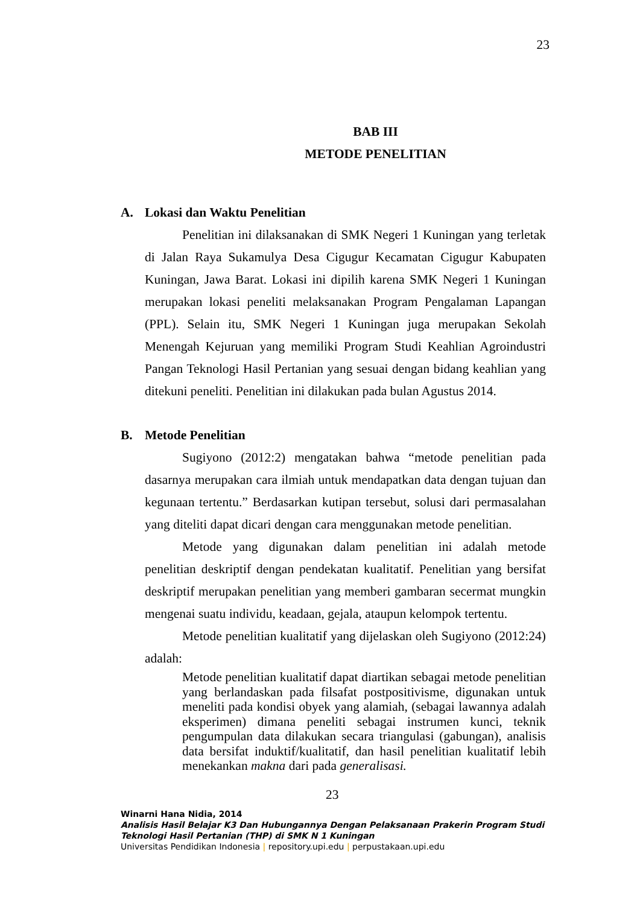23
BAB III
METODE PENELITIAN
A. Lokasi dan Waktu Penelitian
Penelitian ini dilaksanakan di SMK Negeri 1 Kuningan yang terletak di Jalan Raya Sukamulya Desa Cigugur Kecamatan Cigugur Kabupaten Kuningan, Jawa Barat. Lokasi ini dipilih karena SMK Negeri 1 Kuningan merupakan lokasi peneliti melaksanakan Program Pengalaman Lapangan (PPL). Selain itu, SMK Negeri 1 Kuningan juga merupakan Sekolah Menengah Kejuruan yang memiliki Program Studi Keahlian Agroindustri Pangan Teknologi Hasil Pertanian yang sesuai dengan bidang keahlian yang ditekuni peneliti. Penelitian ini dilakukan pada bulan Agustus 2014.
B. Metode Penelitian
Sugiyono (2012:2) mengatakan bahwa “metode penelitian pada dasarnya merupakan cara ilmiah untuk mendapatkan data dengan tujuan dan kegunaan tertentu.” Berdasarkan kutipan tersebut, solusi dari permasalahan yang diteliti dapat dicari dengan cara menggunakan metode penelitian.
Metode yang digunakan dalam penelitian ini adalah metode penelitian deskriptif dengan pendekatan kualitatif. Penelitian yang bersifat deskriptif merupakan penelitian yang memberi gambaran secermat mungkin mengenai suatu individu, keadaan, gejala, ataupun kelompok tertentu.
Metode penelitian kualitatif yang dijelaskan oleh Sugiyono (2012:24) adalah:
Metode penelitian kualitatif dapat diartikan sebagai metode penelitian yang berlandaskan pada filsafat postpositivisme, digunakan untuk meneliti pada kondisi obyek yang alamiah, (sebagai lawannya adalah eksperimen) dimana peneliti sebagai instrumen kunci, teknik pengumpulan data dilakukan secara triangulasi (gabungan), analisis data bersifat induktif/kualitatif, dan hasil penelitian kualitatif lebih menekankan makna dari pada generalisasi.
23
Winarni Hana Nidia, 2014
Analisis Hasil Belajar K3 Dan Hubungannya Dengan Pelaksanaan Prakerin Program Studi Teknologi Hasil Pertanian (THP) di SMK N 1 Kuningan
Universitas Pendidikan Indonesia | repository.upi.edu | perpustakaan.upi.edu